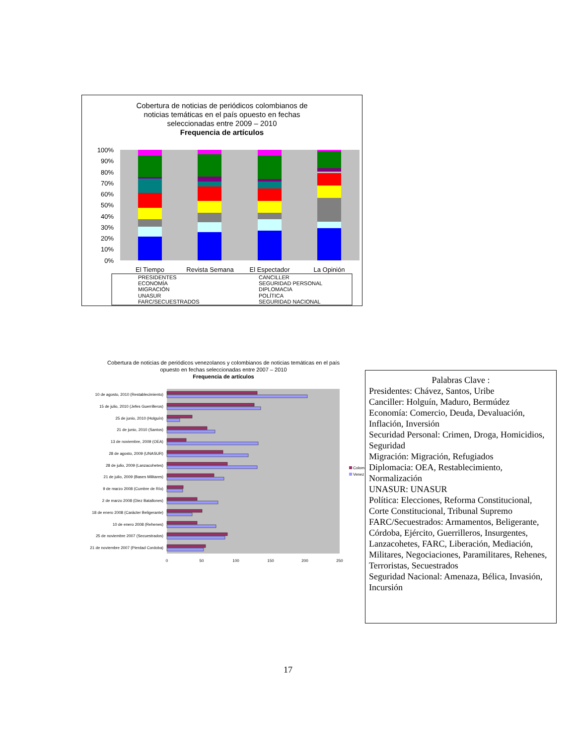Cobertura de noticias de periódicos colombianos de
noticias temáticas en el país opuesto en fechas
seleccionadas entre 2009 – 2010
Frequencia de artículos
100%
90%
80%
70%
60%
50%
40%
30%
20%
10%
0%
El Tiempo
Revista Semana
El Espectador
La Opinión
PRESIDENTES
ECONOMÍA
MIGRACIÓN
UNASUR
FARC/SECUESTRADOS
CANCILLER
SEGURIDAD PERSONAL
DIPLOMACIA
POLÍTICA
SEGURIDAD NACIONAL
Cobertura de noticias de periódicos venezolanos y colombianos de noticias temáticas en el país
opuesto en fechas seleccionadas entre 2007 – 2010
Frequencia de artículos
10 de agosto, 2010 (Restablecimiento)
15 de julio, 2010 (Jefes Guerrilleros)
25 de junio, 2010 (Holguín)
21 de junio, 2010 (Santos)
13 de noviembre, 2009 (OEA)
28 de agosto, 2009 (UNASUR)
28 de julio, 2009 (Lanzacohetes)
21 de julio, 2009 (Bases Militares)
9 de marzo 2008 (Cumbre de Río)
2 de marzo 2008 (Diez Batallones)
18 de enero 2008 (Carácter Beligerante)
10 de enero 2008 (Rehenes)
25 de noviembre 2007 (Secuestrados)
21 de noviembre 2007 (Pierdad Cordoba)
0
50
100
150
200
250
Colom
Venez
Palabras Clave :
Presidentes: Chávez, Santos, Uribe
Canciller: Holguín, Maduro, Bermúdez
Economía: Comercio, Deuda, Devaluación, Inflación, Inversión
Securidad Personal: Crimen, Droga, Homicidios, Seguridad
Migración: Migración, Refugiados
Diplomacia: OEA, Restablecimiento, Normalización
UNASUR: UNASUR
Política: Elecciones, Reforma Constitucional, Corte Constitucional, Tribunal Supremo
FARC/Secuestrados: Armamentos, Beligerante, Córdoba, Ejército, Guerrilleros, Insurgentes, Lanzacohetes, FARC, Liberación, Mediación, Militares, Negociaciones, Paramilitares, Rehenes, Terroristas, Secuestrados
Seguridad Nacional: Amenaza, Bélica, Invasión, Incursión
17